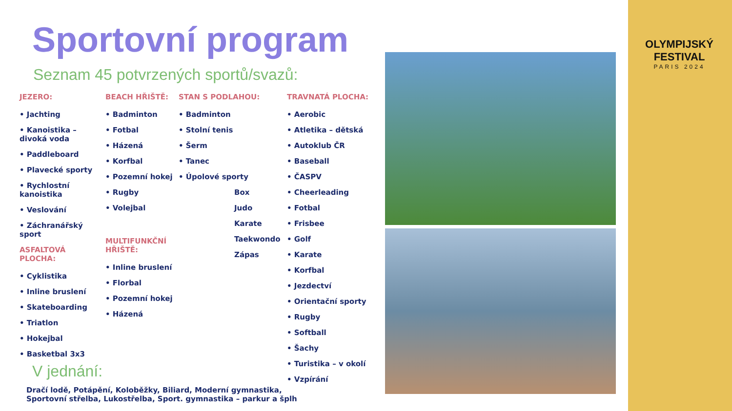Sportovní program
Seznam 45 potvrzených sportů/svazů:
JEZERO:
• Jachting
• Kanoistika – divoká voda
• Paddleboard
• Plavecké sporty
• Rychlostní kanoistika
• Veslování
• Záchranářský sport
ASFALTOVÁ PLOCHA:
• Cyklistika
• Inline bruslení
• Skateboarding
• Triatlon
• Hokejbal
• Basketbal 3x3
BEACH HŘIŠTĚ:
• Badminton
• Fotbal
• Házená
• Korfbal
• Pozemní hokej
• Rugby
• Volejbal
MULTIFUNKČNÍ HŘIŠTĚ:
• Inline bruslení
• Florbal
• Pozemní hokej
• Házená
STAN S PODLAHOU:
• Badminton
• Stolní tenis
• Šerm
• Tanec
• Úpolové sporty
Box
Judo
Karate
Taekwondo
Zápas
TRAVNATÁ PLOCHA:
• Aerobic
• Atletika – dětská
• Autoklub ČR
• Baseball
• ČASPV
• Cheerleading
• Fotbal
• Frisbee
• Golf
• Karate
• Korfbal
• Jezdectví
• Orientační sporty
• Rugby
• Softball
• Šachy
• Turistika – v okolí
• Vzpírání
V jednání:
Dračí lodě, Potápění, Koloběžky, Biliard, Moderní gymnastika,
Sportovní střelba, Lukostřelba, Sport. gymnastika – parkur a šplh
OLYMPIJSKÝ FESTIVAL
PARIS 2024